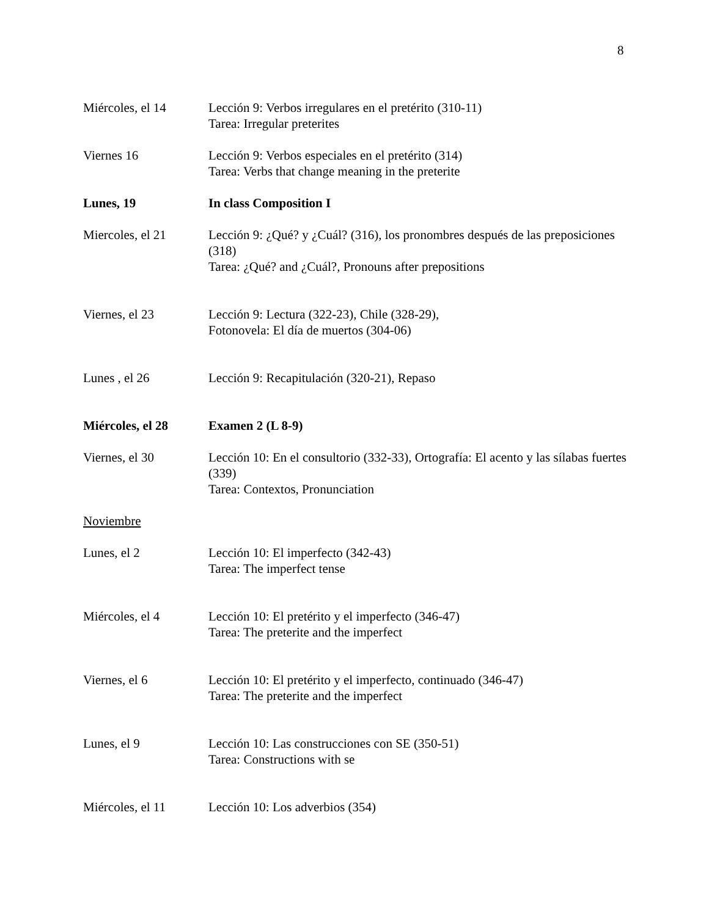8
Miércoles, el 14 Lección 9: Verbos irregulares en el pretérito (310-11)
Tarea: Irregular preterites
Viernes 16 Lección 9: Verbos especiales en el pretérito (314)
Tarea: Verbs that change meaning in the preterite
Lunes, 19 In class Composition I
Miercoles, el 21 Lección 9: ¿Qué? y ¿Cuál? (316), los pronombres después de las preposiciones (318)
Tarea: ¿Qué? and ¿Cuál?, Pronouns after prepositions
Viernes, el 23 Lección 9: Lectura (322-23), Chile (328-29),
Fotonovela: El día de muertos (304-06)
Lunes , el 26 Lección 9: Recapitulación (320-21), Repaso
Miércoles, el 28 Examen 2 (L 8-9)
Viernes, el 30 Lección 10: En el consultorio (332-33), Ortografía: El acento y las sílabas fuertes (339)
Tarea: Contextos, Pronunciation
Noviembre
Lunes, el 2 Lección 10: El imperfecto (342-43)
Tarea: The imperfect tense
Miércoles, el 4 Lección 10: El pretérito y el imperfecto (346-47)
Tarea: The preterite and the imperfect
Viernes, el 6 Lección 10: El pretérito y el imperfecto, continuado (346-47)
Tarea: The preterite and the imperfect
Lunes, el 9 Lección 10: Las construcciones con SE (350-51)
Tarea: Constructions with se
Miércoles, el 11 Lección 10: Los adverbios (354)